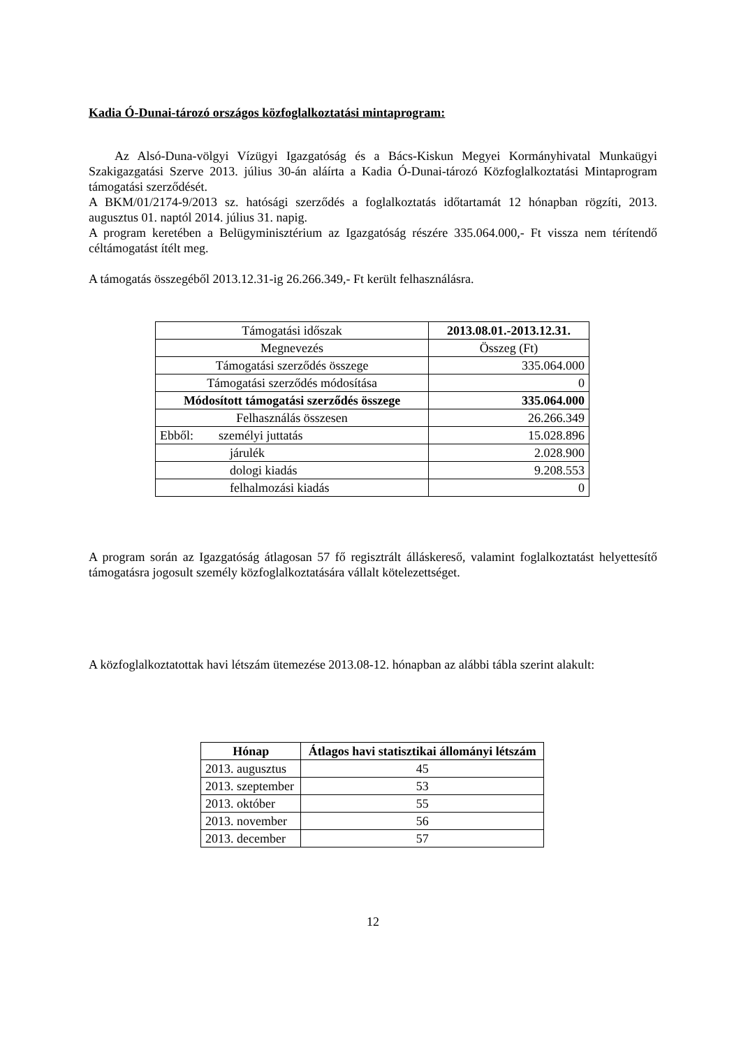Kadia Ó-Dunai-tározó országos közfoglalkoztatási mintaprogram:
Az Alsó-Duna-völgyi Vízügyi Igazgatóság és a Bács-Kiskun Megyei Kormányhivatal Munkaügyi Szakigazgatási Szerve 2013. július 30-án aláírta a Kadia Ó-Dunai-tározó Közfoglalkoztatási Mintaprogram támogatási szerződését.
A BKM/01/2174-9/2013 sz. hatósági szerződés a foglalkoztatás időtartamát 12 hónapban rögzíti, 2013. augusztus 01. naptól 2014. július 31. napig.
A program keretében a Belügyminisztérium az Igazgatóság részére 335.064.000,- Ft vissza nem térítendő céltámogatást ítélt meg.
A támogatás összegéből 2013.12.31-ig 26.266.349,- Ft került felhasználásra.
| Támogatási időszak | 2013.08.01.-2013.12.31. |
| Megnevezés | Összeg (Ft) |
| Támogatási szerződés összege | 335.064.000 |
| Támogatási szerződés módosítása | 0 |
| Módosított támogatási szerződés összege | 335.064.000 |
| Felhasználás összesen | 26.266.349 |
| Ebből: személyi juttatás | 15.028.896 |
| járulék | 2.028.900 |
| dologi kiadás | 9.208.553 |
| felhalmozási kiadás | 0 |
A program során az Igazgatóság átlagosan 57 fő regisztrált álláskereső, valamint foglalkoztatást helyettesítő támogatásra jogosult személy közfoglalkoztatására vállalt kötelezettséget.
A közfoglalkoztatottak havi létszám ütemezése 2013.08-12. hónapban az alábbi tábla szerint alakult:
| Hónap | Átlagos havi statisztikai állományi létszám |
| --- | --- |
| 2013. augusztus | 45 |
| 2013. szeptember | 53 |
| 2013. október | 55 |
| 2013. november | 56 |
| 2013. december | 57 |
12